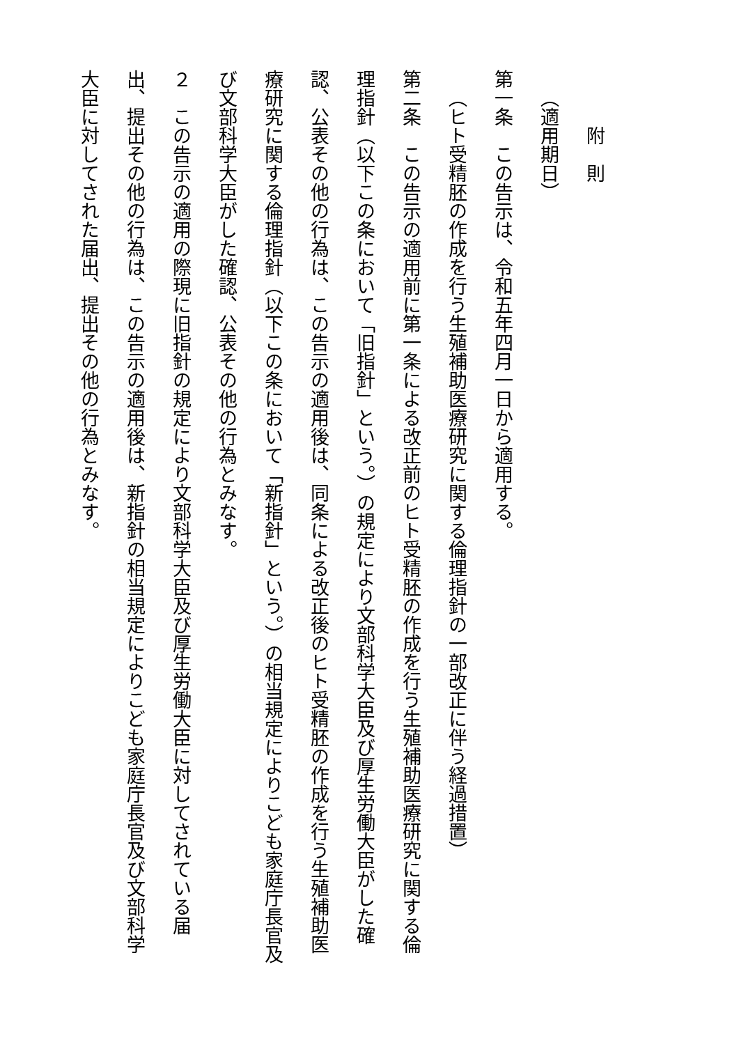附則
（適用期日）
第一条　この告示は、令和五年四月一日から適用する。
（ヒト受精胚の作成を行う生殖補助医療研究に関する倫理指針の一部改正に伴う経過措置）
第二条　この告示の適用前に第一条による改正前のヒト受精胚の作成を行う生殖補助医療研究に関する倫理指針（以下この条において「旧指針」という。）の規定により文部科学大臣及び厚生労働大臣がした確認、公表その他の行為は、この告示の適用後は、同条による改正後のヒト受精胚の作成を行う生殖補助医療研究に関する倫理指針（以下この条において「新指針」という。）の相当規定によりこども家庭庁長官及び文部科学大臣がした確認、公表その他の行為とみなす。
２　この告示の適用の際現に旧指針の規定により文部科学大臣及び厚生労働大臣に対してされている届出、提出その他の行為は、この告示の適用後は、新指針の相当規定によりこども家庭庁長官及び文部科学大臣に対してされた届出、提出その他の行為とみなす。